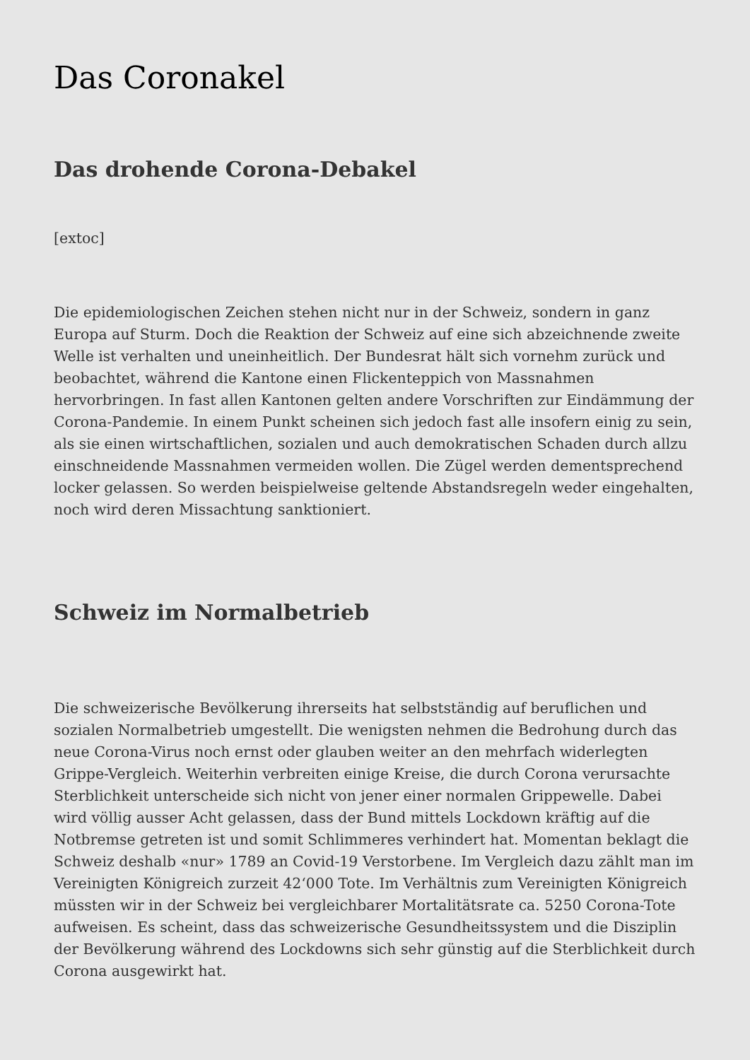Das Coronakel
Das drohende Corona-Debakel
[extoc]
Die epidemiologischen Zeichen stehen nicht nur in der Schweiz, sondern in ganz Europa auf Sturm. Doch die Reaktion der Schweiz auf eine sich abzeichnende zweite Welle ist verhalten und uneinheitlich. Der Bundesrat hält sich vornehm zurück und beobachtet, während die Kantone einen Flickenteppich von Massnahmen hervorbringen. In fast allen Kantonen gelten andere Vorschriften zur Eindämmung der Corona-Pandemie. In einem Punkt scheinen sich jedoch fast alle insofern einig zu sein, als sie einen wirtschaftlichen, sozialen und auch demokratischen Schaden durch allzu einschneidende Massnahmen vermeiden wollen. Die Zügel werden dementsprechend locker gelassen. So werden beispielweise geltende Abstandsregeln weder eingehalten, noch wird deren Missachtung sanktioniert.
Schweiz im Normalbetrieb
Die schweizerische Bevölkerung ihrerseits hat selbstständig auf beruflichen und sozialen Normalbetrieb umgestellt. Die wenigsten nehmen die Bedrohung durch das neue Corona-Virus noch ernst oder glauben weiter an den mehrfach widerlegten Grippe-Vergleich. Weiterhin verbreiten einige Kreise, die durch Corona verursachte Sterblichkeit unterscheide sich nicht von jener einer normalen Grippewelle. Dabei wird völlig ausser Acht gelassen, dass der Bund mittels Lockdown kräftig auf die Notbremse getreten ist und somit Schlimmeres verhindert hat. Momentan beklagt die Schweiz deshalb «nur» 1789 an Covid-19 Verstorbene. Im Vergleich dazu zählt man im Vereinigten Königreich zurzeit 42‘000 Tote. Im Verhältnis zum Vereinigten Königreich müssten wir in der Schweiz bei vergleichbarer Mortalitätsrate ca. 5250 Corona-Tote aufweisen. Es scheint, dass das schweizerische Gesundheitssystem und die Disziplin der Bevölkerung während des Lockdowns sich sehr günstig auf die Sterblichkeit durch Corona ausgewirkt hat.